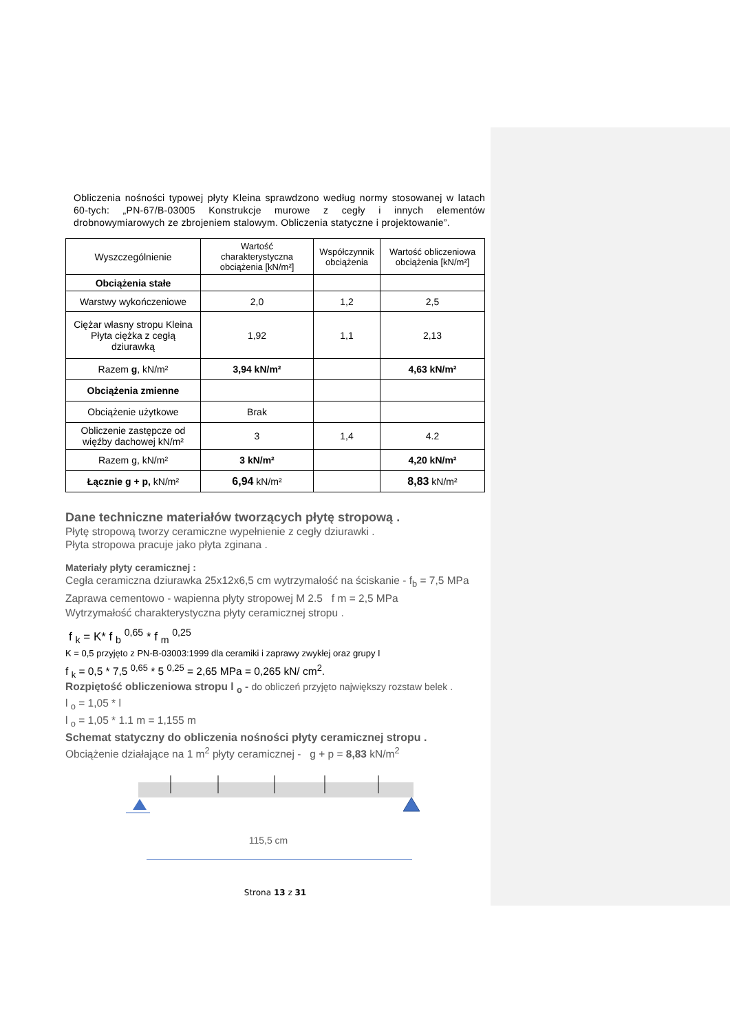Obliczenia nośności typowej płyty Kleina sprawdzono według normy stosowanej w latach 60-tych: „PN-67/B-03005 Konstrukcje murowe z cegły i innych elementów drobnowymiarowych ze zbrojeniem stalowym. Obliczenia statyczne i projektowanie”.
| Wyszczególnienie | Wartość charakterystyczna obciążenia [kN/m²] | Współczynnik obciążenia | Wartość obliczeniowa obciążenia [kN/m²] |
| Obciążenia stałe | | | |
| Warstwy wykończeniowe | 2,0 | 1,2 | 2,5 |
| Ciężar własny stropu Kleina Płyta ciężka z cegłą dziurawką | 1,92 | 1,1 | 2,13 |
| Razem g , kN/m² | 3,94 kN/m² | | 4,63 kN/m² |
| Obciążenia zmienne | | | |
| Obciążenie użytkowe | Brak | | |
| Obliczenie zastępcze od więźby dachowej kN/m² | 3 | 1,4 | 4.2 |
| Razem g, kN/m² | 3 kN/m² | | 4,20 kN/m² |
| Łącznie g + p, kN/m² | 6,94 kN/m² | | 8,83 kN/m² |
Dane techniczne materiałów tworzących płytę stropową .
Płytę stropową tworzy ceramiczne wypełnienie z cegły dziurawki .
Płyta stropowa pracuje jako płyta zginana .
Materiały płyty ceramicznej :
Cegła ceramiczna dziurawka 25x12x6,5 cm wytrzymałość na ściskanie - f<sub>b</sub> = 7,5 MPa
Zaprawa cementowo - wapienna płyty stropowej M 2.5 f m = 2,5 MPa
Wytrzymałość charakterystyczna płyty ceramicznej stropu .
f <sub>k</sub> = K* f <sub>b</sub> <sup>0,65</sup> * f <sub>m</sub> <sup>0,25</sup>
K = 0,5 przyjęto z PN-B-03003:1999 dla ceramiki i zaprawy zwykłej oraz grupy I
f <sub>k</sub> = 0,5 * 7,5 <sup>0,65</sup> * 5 <sup>0,25</sup> = 2,65 MPa = 0,265 kN/ cm<sup>2</sup>.
Rozpiętość obliczeniowa stropu l <sub>o</sub> - do obliczeń przyjęto największy rozstaw belek .
l <sub>o</sub> = 1,05 * l
l <sub>o</sub> = 1,05 * 1.1 m = 1,155 m
Schemat statyczny do obliczenia nośności płyty ceramicznej stropu .
Obciążenie działające na 1 m<sup>2</sup> płyty ceramicznej - g + p = 8,83 kN/m<sup>2</sup>
115,5 cm
Strona 13 z 31